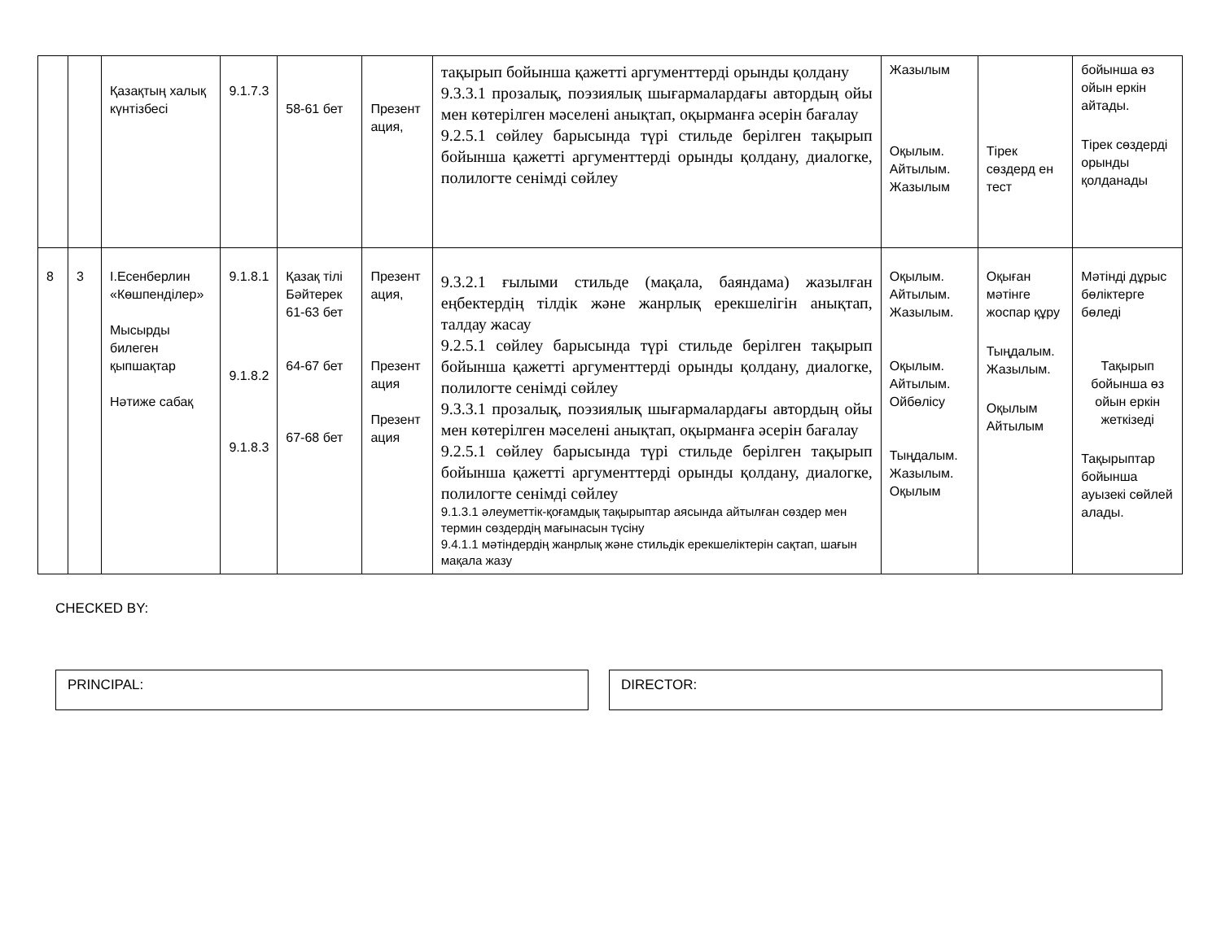| | | Қазақтың халық күнтізбесі | 9.1.7.3 | 58-61 бет | Презент ация, | тақырып бойынша қажетті аргументтерді орынды қолдану 9.3.3.1 прозалық, поэзиялық шығармалардағы автордың ойы мен көтерілген мәселені анықтап, оқырманға әсерін бағалау 9.2.5.1 сөйлеу барысында түрі стильде берілген тақырып бойынша қажетті аргументтерді орынды қолдану, диалогке, полилогте сенімді сөйлеу | Жазылым Оқылым. Айтылым. Жазылым | Тірек сөздерд ен тест | бойынша өз ойын еркін айтады. Тірек сөздерді орынды қолданады |
| 8 | 3 | І.Есенберлин «Көшпенділер» Мысырды билеген қыпшақтар Нәтиже сабақ | 9.1.8.1 9.1.8.2 9.1.8.3 | Қазақ тілі Бәйтерек 61-63 бет 64-67 бет 67-68 бет | Презент ация, Презент ация Презент ация | 9.3.2.1 ғылыми стильде (мақала, баяндама) жазылған еңбектердің тілдік және жанрлық ерекшелігін анықтап, талдау жасау 9.2.5.1 сөйлеу барысында түрі стильде берілген тақырып бойынша қажетті аргументтерді орынды қолдану, диалогке, полилогте сенімді сөйлеу 9.3.3.1 прозалық, поэзиялық шығармалардағы автордың ойы мен көтерілген мәселені анықтап, оқырманға әсерін бағалау 9.2.5.1 сөйлеу барысында түрі стильде берілген тақырып бойынша қажетті аргументтерді орынды қолдану, диалогке, полилогте сенімді сөйлеу 9.1.3.1 әлеуметтік-қоғамдық тақырыптар аясында айтылған сөздер мен термин сөздердің мағынасын түсіну 9.4.1.1 мәтіндердің жанрлық және стильдік ерекшеліктерін сақтап, шағын мақала жазу | Оқылым. Айтылым. Жазылым. Оқылым. Айтылым. Ойбөлісу Тыңдалым. Жазылым. Оқылым | Оқыған мәтінге жоспар құру Тыңдалым. Жазылым. Оқылым Айтылым | Мәтінді дұрыс бөліктерге бөледі Тақырып бойынша өз ойын еркін жеткізеді Тақырыптар бойынша ауызекі сөйлей алады. |
CHECKED BY:
PRINCIPAL: DIRECTOR: